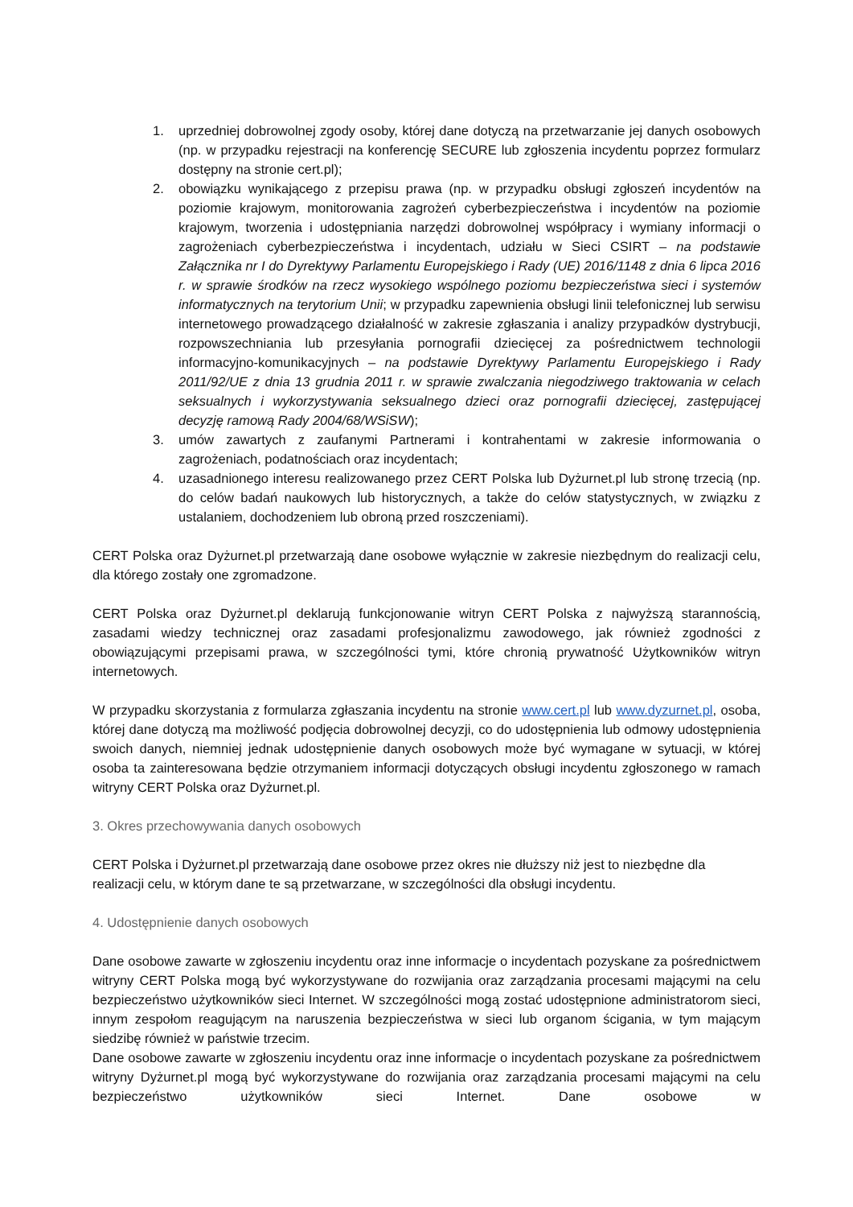1. uprzedniej dobrowolnej zgody osoby, której dane dotyczą na przetwarzanie jej danych osobowych (np. w przypadku rejestracji na konferencję SECURE lub zgłoszenia incydentu poprzez formularz dostępny na stronie cert.pl);
2. obowiązku wynikającego z przepisu prawa (np. w przypadku obsługi zgłoszeń incydentów na poziomie krajowym, monitorowania zagrożeń cyberbezpieczeństwa i incydentów na poziomie krajowym, tworzenia i udostępniania narzędzi dobrowolnej współpracy i wymiany informacji o zagrożeniach cyberbezpieczeństwa i incydentach, udziału w Sieci CSIRT – na podstawie Załącznika nr I do Dyrektywy Parlamentu Europejskiego i Rady (UE) 2016/1148 z dnia 6 lipca 2016 r. w sprawie środków na rzecz wysokiego wspólnego poziomu bezpieczeństwa sieci i systemów informatycznych na terytorium Unii; w przypadku zapewnienia obsługi linii telefonicznej lub serwisu internetowego prowadzącego działalność w zakresie zgłaszania i analizy przypadków dystrybucji, rozpowszechniania lub przesyłania pornografii dziecięcej za pośrednictwem technologii informacyjno-komunikacyjnych – na podstawie Dyrektywy Parlamentu Europejskiego i Rady 2011/92/UE z dnia 13 grudnia 2011 r. w sprawie zwalczania niegodziwego traktowania w celach seksualnych i wykorzystywania seksualnego dzieci oraz pornografii dziecięcej, zastępującej decyzję ramową Rady 2004/68/WSiSW);
3. umów zawartych z zaufanymi Partnerami i kontrahentami w zakresie informowania o zagrożeniach, podatnościach oraz incydentach;
4. uzasadnionego interesu realizowanego przez CERT Polska lub Dyżurnet.pl lub stronę trzecią (np. do celów badań naukowych lub historycznych, a także do celów statystycznych, w związku z ustalaniem, dochodzeniem lub obroną przed roszczeniami).
CERT Polska oraz Dyżurnet.pl przetwarzają dane osobowe wyłącznie w zakresie niezbędnym do realizacji celu, dla którego zostały one zgromadzone.
CERT Polska oraz Dyżurnet.pl deklarują funkcjonowanie witryn CERT Polska z najwyższą starannością, zasadami wiedzy technicznej oraz zasadami profesjonalizmu zawodowego, jak również zgodności z obowiązującymi przepisami prawa, w szczególności tymi, które chronią prywatność Użytkowników witryn internetowych.
W przypadku skorzystania z formularza zgłaszania incydentu na stronie www.cert.pl lub www.dyzurnet.pl, osoba, której dane dotyczą ma możliwość podjęcia dobrowolnej decyzji, co do udostępnienia lub odmowy udostępnienia swoich danych, niemniej jednak udostępnienie danych osobowych może być wymagane w sytuacji, w której osoba ta zainteresowana będzie otrzymaniem informacji dotyczących obsługi incydentu zgłoszonego w ramach witryny CERT Polska oraz Dyżurnet.pl.
3. Okres przechowywania danych osobowych
CERT Polska i Dyżurnet.pl przetwarzają dane osobowe przez okres nie dłuższy niż jest to niezbędne dla realizacji celu, w którym dane te są przetwarzane, w szczególności dla obsługi incydentu.
4. Udostępnienie danych osobowych
Dane osobowe zawarte w zgłoszeniu incydentu oraz inne informacje o incydentach pozyskane za pośrednictwem witryny CERT Polska mogą być wykorzystywane do rozwijania oraz zarządzania procesami mającymi na celu bezpieczeństwo użytkowników sieci Internet. W szczególności mogą zostać udostępnione administratorom sieci, innym zespołom reagującym na naruszenia bezpieczeństwa w sieci lub organom ścigania, w tym mającym siedzibę również w państwie trzecim.
Dane osobowe zawarte w zgłoszeniu incydentu oraz inne informacje o incydentach pozyskane za pośrednictwem witryny Dyżurnet.pl mogą być wykorzystywane do rozwijania oraz zarządzania procesami mającymi na celu bezpieczeństwo użytkowników sieci Internet. Dane osobowe w